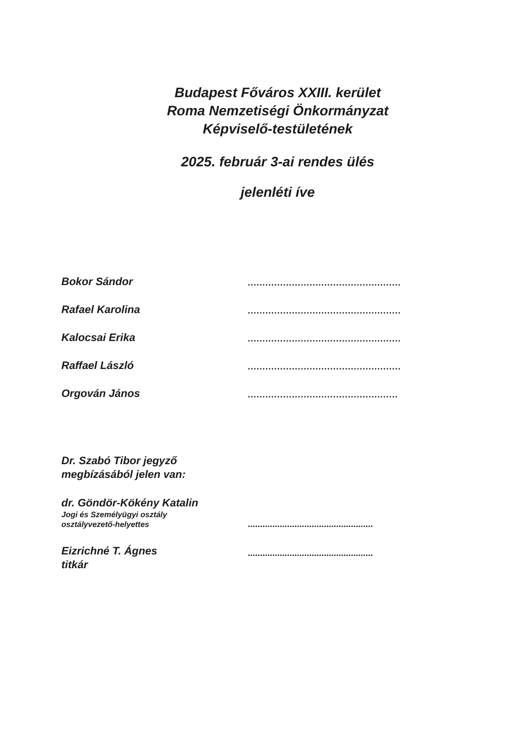Budapest Főváros XXIII. kerület
Roma Nemzetiségi Önkormányzat
Képviselő-testületének
2025. február 3-ai rendes ülés
jelenléti íve
Bokor Sándor
....................................................
Rafael Karolina
....................................................
Kalocsai Erika
....................................................
Raffael László
....................................................
Orgován János
...................................................
Dr. Szabó Tibor jegyző
megbízásából jelen van:
dr. Göndör-Kökény Katalin
Jogi és Személyügyi osztály
osztályvezető-helyettes
...................................................
Eizrichné T. Ágnes
titkár
...................................................